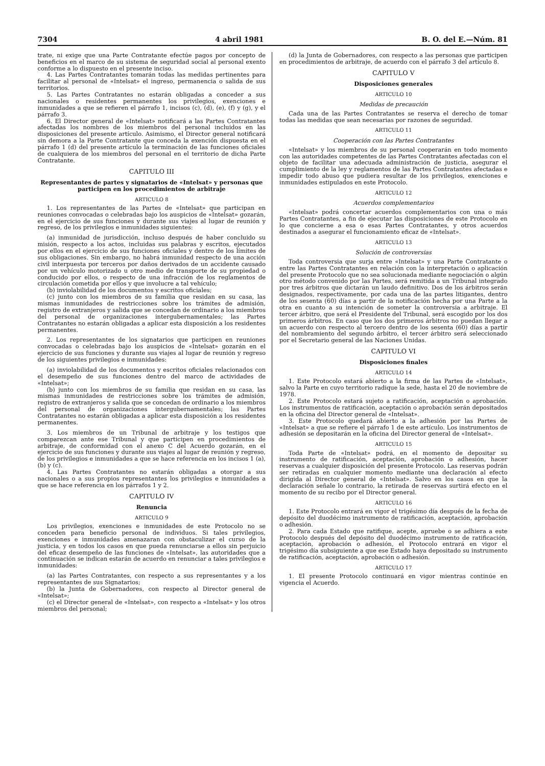7304 4 abril 1981 B. O. del E.—Núm. 81
trate, ni exige que una Parte Contratante efectúe pagos por concepto de beneficios en el marco de su sistema de seguridad social al personal exento conforme a lo dispuesto en el presente inciso.
4. Las Partes Contratantes tomarán todas las medidas pertinentes para facilitar al personal de «Intelsat» el ingreso, permanencia o salida de sus territorios.
5. Las Partes Contratantes no estarán obligadas a conceder a sus nacionales o residentes permanentes los privilegios, exenciones e inmunidades a que se refieren el párrafo 1, incisos (c), (d), (e), (f) y (g), y el párrafo 3.
6. El Director general de «Intelsat» notificará a las Partes Contratantes afectadas los nombres de los miembros del personal incluidos en las disposiciones del presente artículo. Asimismo, el Director general notificará sin demora a la Parte Contratante que conceda la exención dispuesta en el párrafo 1 (d) del presente artículo la terminación de las funciones oficiales de cualquiera de los miembros del personal en el territorio de dicha Parte Contratante.
CAPITULO III
Representantes de partes y signatarios de «Intelsat» y personas que participen en los procedimientos de arbitraje
ARTICULO 8
1. Los representantes de las Partes de «Intelsat» que participan en reuniones convocadas o celebradas bajo los auspicios de «Intelsat» gozarán, en el ejercicio de sus funciones y durante sus viajes al lugar de reunión y regreso, de los privilegios e inmunidades siguientes:
(a) inmunidad de jurisdicción, incluso después de haber concluido su misión, respecto a los actos, incluidas sus palabras y escritos, ejecutados por ellos en el ejercicio de sus funciones oficiales y dentro de los límites de sus obligaciones. Sin embargo, no habrá inmunidad respecto de una acción civil interpuesta por terceros por daños derivados de un accidente causado por un vehículo motorizado u otro medio de transporte de su propiedad o conducido por ellos, o respecto de una infracción de los reglamentos de circulación cometida por ellos y que involucre a tal vehículo;
(b) inviolabilidad de los documentos y escritos oficiales;
(c) junto con los miembros de su familia que residan en su casa, las mismas inmunidades de restricciones sobre los trámites de admisión, registro de extranjeros y salida que se concedan de ordinario a los miembros del personal de organizaciones intergubernamentales; las Partes Contratantes no estarán obligadas a aplicar esta disposición a los residentes permanentes.
2. Los representantes de los signatarios que participen en reuniones convocadas o celebradas bajo los auspicios de «Intelsat» gozarán en el ejercicio de sus funciones y durante sus viajes al lugar de reunión y regreso de los siguientes privilegios e inmunidades:
(a) inviolabilidad de los documentos y escritos oficiales relacionados con el desempeño de sus funciones dentro del marco de actividades de «Intelsat»;
(b) junto con los miembros de su familia que residan en su casa, las mismas inmunidades de restricciones sobre los trámites de admisión, registro de extranjeros y salida que se concedan de ordinario a los miembros del personal de organizaciones intergubernamentales; las Partes Contratantes no estarán obligadas a aplicar esta disposición a los residentes permanentes.
3. Los miembros de un Tribunal de arbitraje y los testigos que comparezcan ante ese Tribunal y que participen en procedimientos de arbitraje, de conformidad con el anexo C del Acuerdo gozarán, en el ejercicio de sus funciones y durante sus viajes al lugar de reunión y regreso, de los privilegios e inmunidades a que se hace referencia en los incisos 1 (a), (b) y (c).
4. Las Partes Contratantes no estarán obligadas a otorgar a sus nacionales o a sus propios representantes los privilegios e inmunidades a que se hace referencia en los párrafos 1 y 2.
CAPITULO IV
Renuncia
ARTICULO 9
Los privilegios, exenciones e inmunidades de este Protocolo no se conceden para beneficio personal de individuos. Si tales privilegios, exenciones e inmunidades amenazaran con obstaculizar el curso de la justicia, y en todos los casos en que pueda renunciarse a ellos sin perjuicio del eficaz desempeño de las funciones de «Intelsat», las autoridades que a continuación se indican estarán de acuerdo en renunciar a tales privilegios e inmunidades:
(a) las Partes Contratantes, con respecto a sus representantes y a los representantes de sus Signatarios;
(b) la Junta de Gobernadores, con respecto al Director general de «Intelsat»;
(c) el Director general de «Intelsat», con respecto a «Intelsat» y los otros miembros del personal;
(d) la Junta de Gobernadores, con respecto a las personas que participen en procedimientos de arbitraje, de acuerdo con el párrafo 3 del artículo 8.
CAPITULO V
Disposiciones generales
ARTICULO 10
Medidas de precaución
Cada una de las Partes Contratantes se reserva el derecho de tomar todas las medidas que sean necesarias por razones de seguridad.
ARTICULO 11
Cooperación con las Partes Contratantes
«Intelsat» y los miembros de su personal cooperarán en todo momento con las autoridades competentes de las Partes Contratantes afectadas con el objeto de facilitar una adecuada administración de justicia, asegurar el cumplimiento de la ley y reglamentos de las Partes Contratantes afectadas e impedir todo abuso que pudiera resultar de los privilegios, exenciones e inmunidades estipulados en este Protocolo.
ARTICULO 12
Acuerdos complementarios
«Intelsat» podrá concertar acuerdos complementarios con una o más Partes Contratantes, a fin de ejecutar las disposiciones de este Protocolo en lo que concierne a esa o esas Partes Contratantes, y otros acuerdos destinados a asegurar el funcionamiento eficaz de «Intelsat».
ARTICULO 13
Solución de controversias
Toda controversia que surja entre «Intelsat» y una Parte Contratante o entre las Partes Contratantes en relación con la interpretación o aplicación del presente Protocolo que no sea solucionada mediante negociación o algún otro método convenido por las Partes, será remitida a un Tribunal integrado por tres árbitros que dictarán un laudo definitivo. Dos de los árbitros serán designados, respectivamente, por cada una de las partes litigantes, dentro de los sesenta (60) días a partir de la notificación hecha por una Parte a la otra en cuanto a su intención de someter la controversia a arbitraje. El tercer árbitro, que será el Presidente del Tribunal, será escogido por los dos primeros árbitros. En caso que los dos primeros árbitros no puedan llegar a un acuerdo con respecto al tercero dentro de los sesenta (60) días a partir del nombramiento del segundo árbitro, el tercer árbitro será seleccionado por el Secretario general de las Naciones Unidas.
CAPITULO VI
Disposiciones finales
ARTICULO 14
1. Este Protocolo estará abierto a la firma de las Partes de «Intelsat», salvo la Parte en cuyo territorio radique la sede, hasta el 20 de noviembre de 1978.
2. Este Protocolo estará sujeto a ratificación, aceptación o aprobación. Los instrumentos de ratificación, aceptación o aprobación serán depositados en la oficina del Director general de «Intelsat».
3. Este Protocolo quedará abierto a la adhesión por las Partes de «Intelsat» a que se refiere el párrafo 1 de este artículo. Los instrumentos de adhesión se depositarán en la oficina del Director general de «Intelsat».
ARTICULO 15
Toda Parte de «Intelsat» podrá, en el momento de depositar su instrumento de ratificación, aceptación, aprobación o adhesión, hacer reservas a cualquier disposición del presente Protocolo. Las reservas podrán ser retiradas en cualquier momento mediante una declaración al efecto dirigida al Director general de «Intelsat». Salvo en los casos en que la declaración señale lo contrario, la retirada de reservas surtirá efecto en el momento de su recibo por el Director general.
ARTICULO 16
1. Este Protocolo entrará en vigor el trigésimo día después de la fecha de depósito del duodécimo instrumento de ratificación, aceptación, aprobación o adhesión.
2. Para cada Estado que ratifique, acepte, apruebe o se adhiera a este Protocolo después del depósito del duodécimo instrumento de ratificación, aceptación, aprobación o adhesión, el Protocolo entrará en vigor el trigésimo día subsiguiente a que ese Estado haya depositado su instrumento de ratificación, aceptación, aprobación o adhesión.
ARTICULO 17
1. El presente Protocolo continuará en vigor mientras continúe en vigencia el Acuerdo.